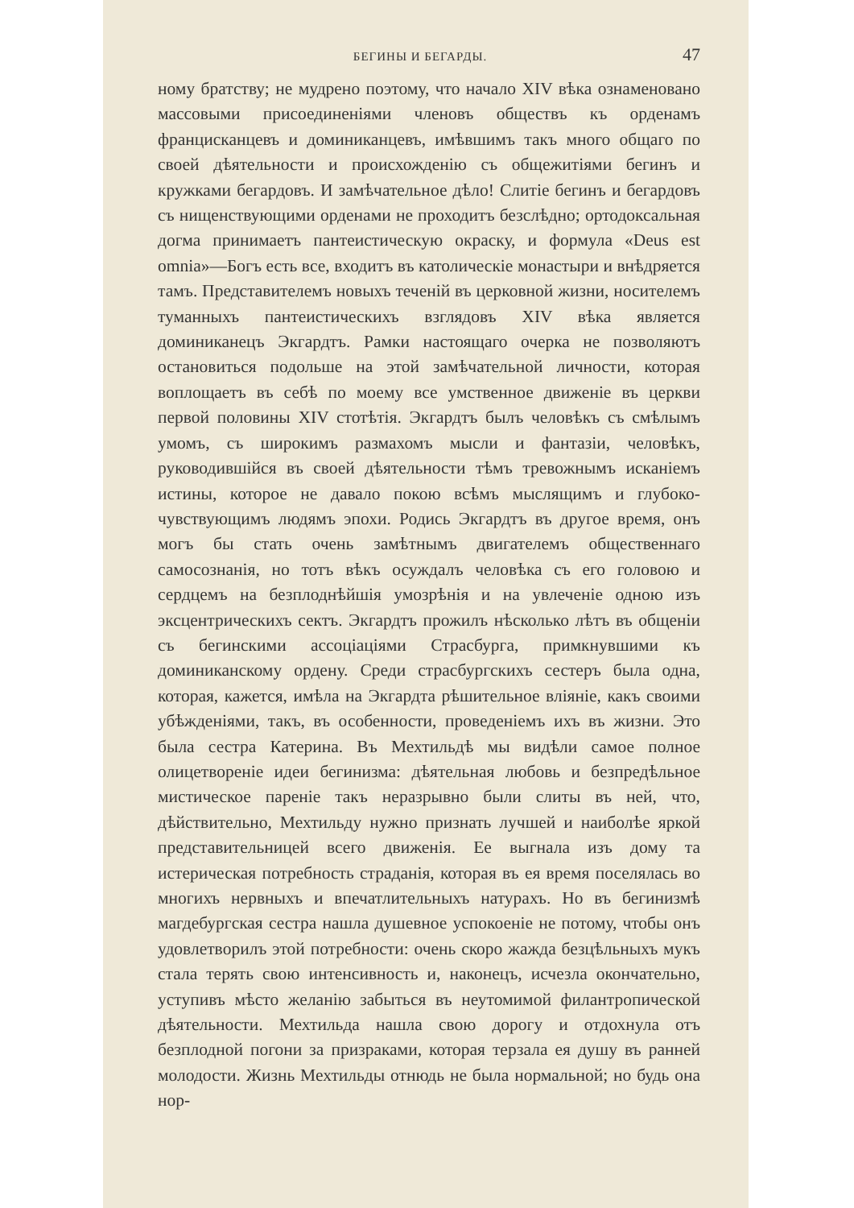БЕГИНЫ И БЕГАРДЫ. 47
ному братству; не мудрено поэтому, что начало XIV вѣка ознаменовано массовыми присоединеніями членовъ обществъ къ орденамъ францисканцевъ и доминиканцевъ, имѣвшимъ такъ много общаго по своей дѣятельности и происхожденію съ общежитіями бегинъ и кружками бегардовъ. И замѣчательное дѣло! Слитіе бегинъ и бегардовъ съ нищенствующими орденами не проходитъ безслѣдно; ортодоксальная догма принимаетъ пантеистическую окраску, и формула «Deus est omnia»—Богъ есть все, входитъ въ католическіе монастыри и внѣдряется тамъ. Представителемъ новыхъ теченій въ церковной жизни, носителемъ туманныхъ пантеистическихъ взглядовъ XIV вѣка является доминиканецъ Экгардтъ. Рамки настоящаго очерка не позволяютъ остановиться подольше на этой замѣчательной личности, которая воплощаетъ въ себѣ по моему все умственное движеніе въ церкви первой половины XIV стотѣтія. Экгардтъ былъ человѣкъ съ смѣлымъ умомъ, съ широкимъ размахомъ мысли и фантазіи, человѣкъ, руководившійся въ своей дѣятельности тѣмъ тревожнымъ исканіемъ истины, которое не давало покою всѣмъ мыслящимъ и глубоко-чувствующимъ людямъ эпохи. Родись Экгардтъ въ другое время, онъ могъ бы стать очень замѣтнымъ двигателемъ общественнаго самосознанія, но тотъ вѣкъ осуждалъ человѣка съ его головою и сердцемъ на безплоднѣйшія умозрѣнія и на увлеченіе одною изъ эксцентрическихъ сектъ. Экгардтъ прожилъ нѣсколько лѣтъ въ общеніи съ бегинскими ассоціаціями Страсбурга, примкнувшими къ доминиканскому ордену. Среди страсбургскихъ сестеръ была одна, которая, кажется, имѣла на Экгардта рѣшительное вліяніе, какъ своими убѣжденіями, такъ, въ особенности, проведеніемъ ихъ въ жизни. Это была сестра Катерина. Въ Мехтильдѣ мы видѣли самое полное олицетвореніе идеи бегинизма: дѣятельная любовь и безпредѣльное мистическое пареніе такъ неразрывно были слиты въ ней, что, дѣйствительно, Мехтильду нужно признать лучшей и наиболѣе яркой представительницей всего движенія. Ее выгнала изъ дому та истерическая потребность страданія, которая въ ея время поселялась во многихъ нервныхъ и впечатлительныхъ натурахъ. Но въ бегинизмѣ магдебургская сестра нашла душевное успокоеніе не потому, чтобы онъ удовлетворилъ этой потребности: очень скоро жажда безцѣльныхъ мукъ стала терять свою интенсивность и, наконецъ, исчезла окончательно, уступивъ мѣсто желанію забыться въ неутомимой филантропической дѣятельности. Мехтильда нашла свою дорогу и отдохнула отъ безплодной погони за призраками, которая терзала ея душу въ ранней молодости. Жизнь Мехтильды отнюдь не была нормальной; но будь она нор-